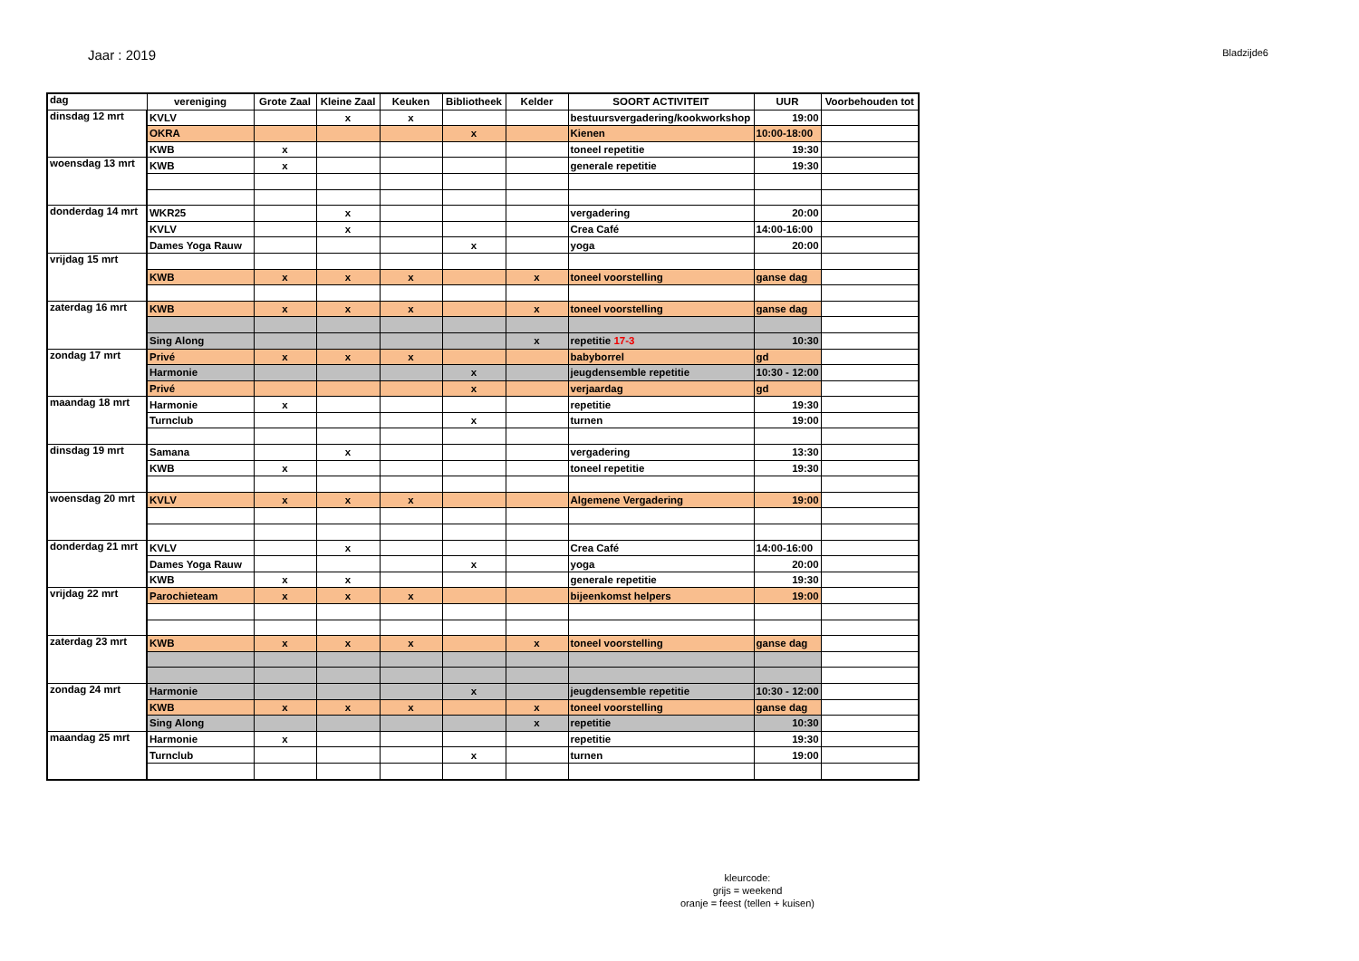Jaar : 2019
Bladzijde6
| dag | vereniging | Grote Zaal | Kleine Zaal | Keuken | Bibliotheek | Kelder | SOORT ACTIVITEIT | UUR | Voorbehouden tot |
| --- | --- | --- | --- | --- | --- | --- | --- | --- | --- |
| dinsdag 12 mrt | KVLV | | x | x | | | bestuursvergadering/kookworkshop | 19:00 | |
| | OKRA | | | | x | | Kienen | 10:00-18:00 | |
| | KWB | x | | | | | toneel repetitie | 19:30 | |
| woensdag 13 mrt | KWB | x | | | | | generale repetitie | 19:30 | |
| donderdag 14 mrt | WKR25 | | x | | | | vergadering | 20:00 | |
| | KVLV | | x | | | | Crea Café | 14:00-16:00 | |
| | Dames Yoga Rauw | | | | x | | yoga | 20:00 | |
| vrijdag 15 mrt | | | | | | | | | |
| | KWB | x | x | x | | x | toneel voorstelling | ganse dag | |
| zaterdag 16 mrt | KWB | x | x | x | | x | toneel voorstelling | ganse dag | |
| | Sing Along | | | | | x | repetitie 17-3 | 10:30 | |
| zondag 17 mrt | Privé | x | x | x | | | babyborrel | gd | |
| | Harmonie | | | | x | | jeugdensemble repetitie | 10:30 - 12:00 | |
| | Privé | | | | x | | verjaardag | gd | |
| maandag 18 mrt | Harmonie | x | | | | | repetitie | 19:30 | |
| | Turnclub | | | | x | | turnen | 19:00 | |
| dinsdag 19 mrt | Samana | | x | | | | vergadering | 13:30 | |
| | KWB | x | | | | | toneel repetitie | 19:30 | |
| woensdag 20 mrt | KVLV | x | x | x | | | Algemene Vergadering | 19:00 | |
| donderdag 21 mrt | KVLV | | x | | | | Crea Café | 14:00-16:00 | |
| | Dames Yoga Rauw | | | | x | | yoga | 20:00 | |
| | KWB | x | x | | | | generale repetitie | 19:30 | |
| vrijdag 22 mrt | Parochieteam | x | x | x | | | bijeenkomst helpers | 19:00 | |
| zaterdag 23 mrt | KWB | x | x | x | | x | toneel voorstelling | ganse dag | |
| zondag 24 mrt | Harmonie | | | | x | | jeugdensemble repetitie | 10:30 - 12:00 | |
| | KWB | x | x | x | | x | toneel voorstelling | ganse dag | |
| | Sing Along | | | | | x | repetitie | 10:30 | |
| maandag 25 mrt | Harmonie | x | | | | | repetitie | 19:30 | |
| | Turnclub | | | | x | | turnen | 19:00 | |
kleurcode:
grijs = weekend
oranje = feest (tellen + kuisen)